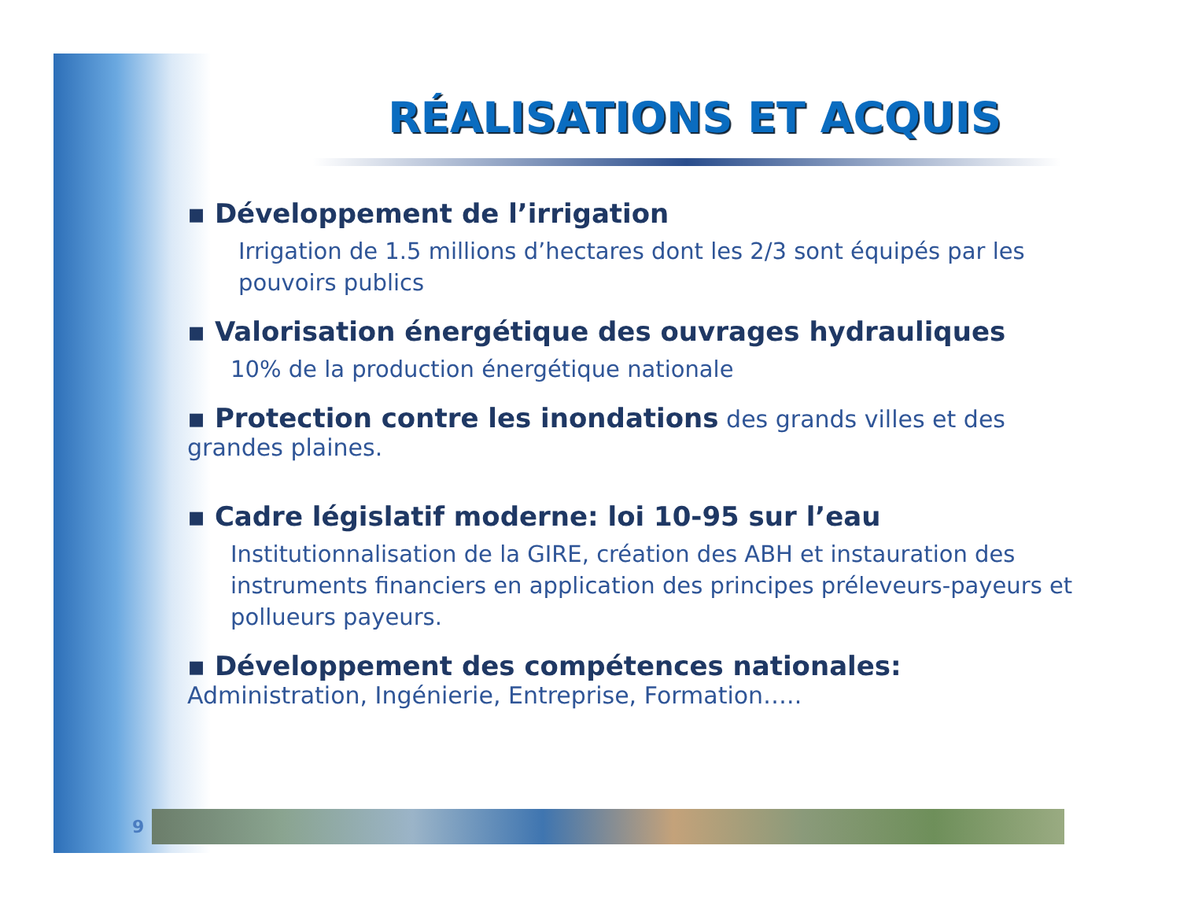RÉALISATIONS ET ACQUIS
▪ Développement de l’irrigation
Irrigation de 1.5 millions d’hectares dont les 2/3 sont équipés par les pouvoirs publics
▪ Valorisation énergétique des ouvrages hydrauliques
10% de la production énergétique nationale
▪ Protection contre les inondations des grands villes et des grandes plaines.
▪ Cadre législatif moderne: loi 10-95 sur l’eau
Institutionnalisation de la GIRE, création des ABH et instauration des instruments financiers en application des principes préleveurs-payeurs et pollueurs payeurs.
▪ Développement des compétences nationales: Administration, Ingénierie, Entreprise, Formation…..
9